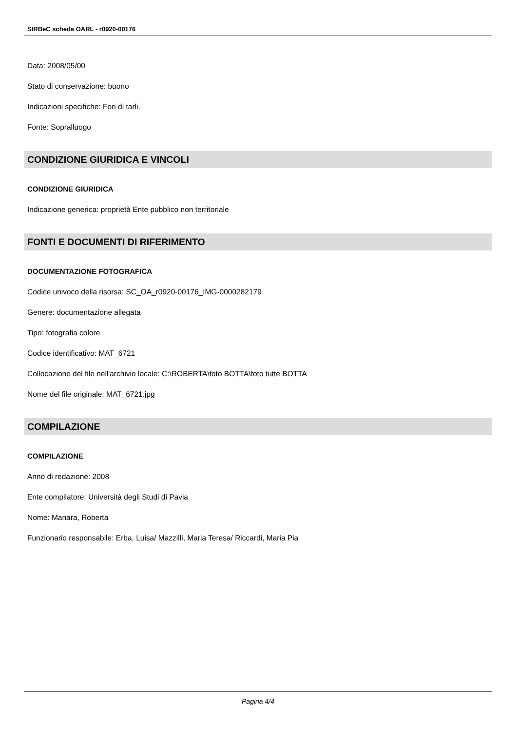SIRBeC scheda OARL - r0920-00176
Data: 2008/05/00
Stato di conservazione: buono
Indicazioni specifiche: Fori di tarli.
Fonte: Sopralluogo
CONDIZIONE GIURIDICA E VINCOLI
CONDIZIONE GIURIDICA
Indicazione generica: proprietà Ente pubblico non territoriale
FONTI E DOCUMENTI DI RIFERIMENTO
DOCUMENTAZIONE FOTOGRAFICA
Codice univoco della risorsa: SC_OA_r0920-00176_IMG-0000282179
Genere: documentazione allegata
Tipo: fotografia colore
Codice identificativo: MAT_6721
Collocazione del file nell'archivio locale: C:\ROBERTA\foto BOTTA\foto tutte BOTTA
Nome del file originale: MAT_6721.jpg
COMPILAZIONE
COMPILAZIONE
Anno di redazione: 2008
Ente compilatore: Università degli Studi di Pavia
Nome: Manara, Roberta
Funzionario responsabile: Erba, Luisa/ Mazzilli, Maria Teresa/ Riccardi, Maria Pia
Pagina 4/4